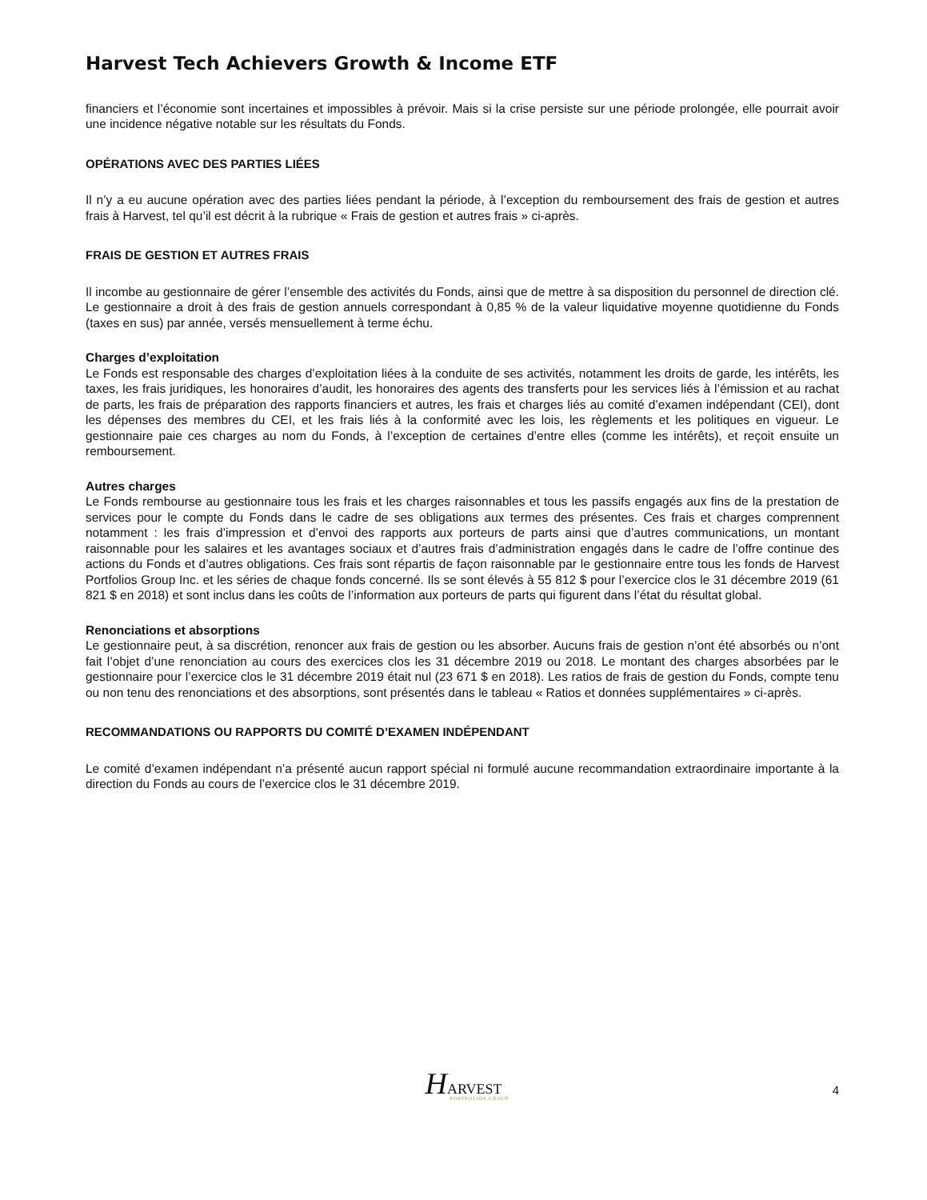Harvest Tech Achievers Growth & Income ETF
financiers et l’économie sont incertaines et impossibles à prévoir. Mais si la crise persiste sur une période prolongée, elle pourrait avoir une incidence négative notable sur les résultats du Fonds.
OPÉRATIONS AVEC DES PARTIES LIÉES
Il n’y a eu aucune opération avec des parties liées pendant la période, à l’exception du remboursement des frais de gestion et autres frais à Harvest, tel qu’il est décrit à la rubrique « Frais de gestion et autres frais » ci-après.
FRAIS DE GESTION ET AUTRES FRAIS
Il incombe au gestionnaire de gérer l’ensemble des activités du Fonds, ainsi que de mettre à sa disposition du personnel de direction clé. Le gestionnaire a droit à des frais de gestion annuels correspondant à 0,85 % de la valeur liquidative moyenne quotidienne du Fonds (taxes en sus) par année, versés mensuellement à terme échu.
Charges d’exploitation
Le Fonds est responsable des charges d’exploitation liées à la conduite de ses activités, notamment les droits de garde, les intérêts, les taxes, les frais juridiques, les honoraires d’audit, les honoraires des agents des transferts pour les services liés à l’émission et au rachat de parts, les frais de préparation des rapports financiers et autres, les frais et charges liés au comité d’examen indépendant (CEI), dont les dépenses des membres du CEI, et les frais liés à la conformité avec les lois, les règlements et les politiques en vigueur. Le gestionnaire paie ces charges au nom du Fonds, à l’exception de certaines d’entre elles (comme les intérêts), et reçoit ensuite un remboursement.
Autres charges
Le Fonds rembourse au gestionnaire tous les frais et les charges raisonnables et tous les passifs engagés aux fins de la prestation de services pour le compte du Fonds dans le cadre de ses obligations aux termes des présentes. Ces frais et charges comprennent notamment : les frais d’impression et d’envoi des rapports aux porteurs de parts ainsi que d’autres communications, un montant raisonnable pour les salaires et les avantages sociaux et d’autres frais d’administration engagés dans le cadre de l’offre continue des actions du Fonds et d’autres obligations. Ces frais sont répartis de façon raisonnable par le gestionnaire entre tous les fonds de Harvest Portfolios Group Inc. et les séries de chaque fonds concerné. Ils se sont élevés à 55 812 $ pour l’exercice clos le 31 décembre 2019 (61 821 $ en 2018) et sont inclus dans les coûts de l’information aux porteurs de parts qui figurent dans l’état du résultat global.
Renonciations et absorptions
Le gestionnaire peut, à sa discrétion, renoncer aux frais de gestion ou les absorber. Aucuns frais de gestion n’ont été absorbés ou n’ont fait l’objet d’une renonciation au cours des exercices clos les 31 décembre 2019 ou 2018. Le montant des charges absorbées par le gestionnaire pour l’exercice clos le 31 décembre 2019 était nul (23 671 $ en 2018). Les ratios de frais de gestion du Fonds, compte tenu ou non tenu des renonciations et des absorptions, sont présentés dans le tableau « Ratios et données supplémentaires » ci-après.
RECOMMANDATIONS OU RAPPORTS DU COMITÉ D’EXAMEN INDÉPENDANT
Le comité d’examen indépendant n’a présenté aucun rapport spécial ni formulé aucune recommandation extraordinaire importante à la direction du Fonds au cours de l’exercice clos le 31 décembre 2019.
HARVEST
PORTFOLIOS GROUP
4